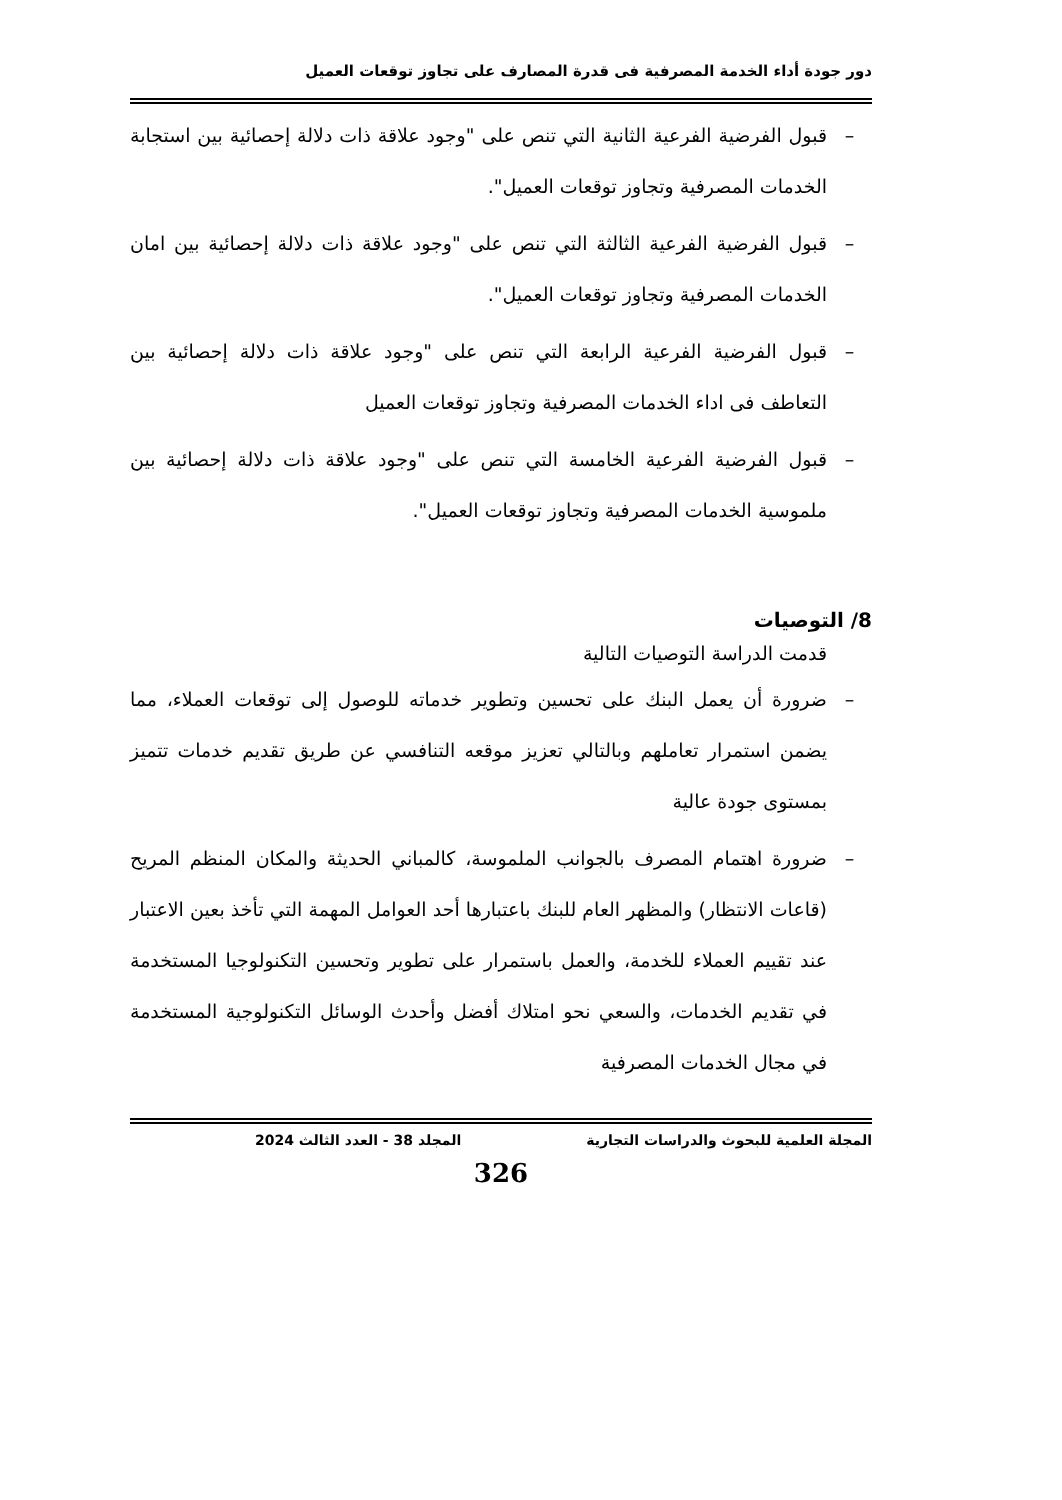دور جودة أداء الخدمة المصرفية فى قدرة المصارف على تجاوز توقعات العميل
– قبول الفرضية الفرعية الثانية التي تنص على "وجود علاقة ذات دلالة إحصائية بين استجابة الخدمات المصرفية وتجاوز توقعات العميل".
– قبول الفرضية الفرعية الثالثة التي تنص على "وجود علاقة ذات دلالة إحصائية بين امان الخدمات المصرفية وتجاوز توقعات العميل".
– قبول الفرضية الفرعية الرابعة التي تنص على "وجود علاقة ذات دلالة إحصائية بين التعاطف فى اداء الخدمات المصرفية وتجاوز توقعات العميل
– قبول الفرضية الفرعية الخامسة التي تنص على "وجود علاقة ذات دلالة إحصائية بين ملموسية الخدمات المصرفية وتجاوز توقعات العميل".
8/ التوصيات
قدمت الدراسة التوصيات التالية
– ضرورة أن يعمل البنك على تحسين وتطوير خدماته للوصول إلى توقعات العملاء، مما يضمن استمرار تعاملهم وبالتالي تعزيز موقعه التنافسي عن طريق تقديم خدمات تتميز بمستوى جودة عالية
– ضرورة اهتمام المصرف بالجوانب الملموسة، كالمباني الحديثة والمكان المنظم المريح (قاعات الانتظار) والمظهر العام للبنك باعتبارها أحد العوامل المهمة التي تأخذ بعين الاعتبار عند تقييم العملاء للخدمة، والعمل باستمرار على تطوير وتحسين التكنولوجيا المستخدمة في تقديم الخدمات، والسعي نحو امتلاك أفضل وأحدث الوسائل التكنولوجية المستخدمة في مجال الخدمات المصرفية
المجلة العلمية للبحوث والدراسات التجارية المجلد 38 - العدد الثالث 2024
326